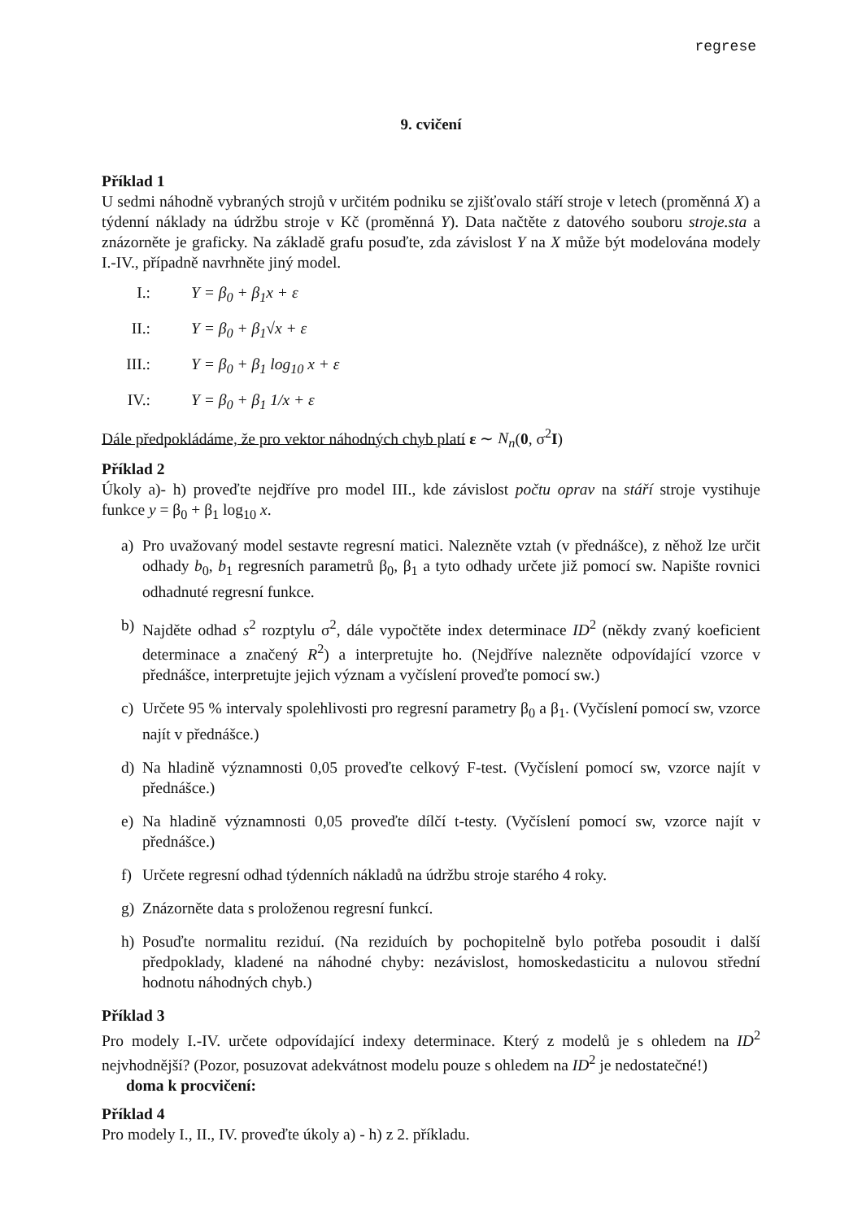regrese
9. cvičení
Příklad 1
U sedmi náhodně vybraných strojů v určitém podniku se zjišťovalo stáří stroje v letech (proměnná X) a týdenní náklady na údržbu stroje v Kč (proměnná Y). Data načtěte z datového souboru stroje.sta a znázorněte je graficky. Na základě grafu posuďte, zda závislost Y na X může být modelována modely I.-IV., případně navrhněte jiný model.
I.: Y = β<sub>0</sub> + β<sub>1</sub>x + ε
II.: Y = β<sub>0</sub> + β<sub>1</sub>√x + ε
III.: Y = β<sub>0</sub> + β<sub>1</sub> log<sub>10</sub> x + ε
IV.: Y = β<sub>0</sub> + β<sub>1</sub> 1/x + ε
Dále předpokládáme, že pro vektor náhodných chyb platí ε ∼ N<sub>n</sub>(0, σ<sup>2</sup>I)
Příklad 2
Úkoly a)- h) proveďte nejdříve pro model III., kde závislost počtu oprav na stáří stroje vystihuje funkce y = β<sub>0</sub> + β<sub>1</sub> log<sub>10</sub> x.
a) Pro uvažovaný model sestavte regresní matici. Nalezněte vztah (v přednášce), z něhož lze určit odhady b<sub>0</sub>, b<sub>1</sub> regresních parametrů β<sub>0</sub>, β<sub>1</sub> a tyto odhady určete již pomocí sw. Napište rovnici odhadnuté regresní funkce.
b) Najděte odhad s<sup>2</sup> rozptylu σ<sup>2</sup>, dále vypočtěte index determinace ID<sup>2</sup> (někdy zvaný koeficient determinace a značený R<sup>2</sup>) a interpretujte ho. (Nejdříve nalezněte odpovídající vzorce v přednášce, interpretujte jejich význam a vyčíslení proveďte pomocí sw.)
c) Určete 95 % intervaly spolehlivosti pro regresní parametry β<sub>0</sub> a β<sub>1</sub>. (Vyčíslení pomocí sw, vzorce najít v přednášce.)
d) Na hladině významnosti 0,05 proveďte celkový F-test. (Vyčíslení pomocí sw, vzorce najít v přednášce.)
e) Na hladině významnosti 0,05 proveďte dílčí t-testy. (Vyčíslení pomocí sw, vzorce najít v přednášce.)
f) Určete regresní odhad týdenních nákladů na údržbu stroje starého 4 roky.
g) Znázorněte data s proloženou regresní funkcí.
h) Posuďte normalitu reziduí. (Na reziduích by pochopitelně bylo potřeba posoudit i další předpoklady, kladené na náhodné chyby: nezávislost, homoskedasticitu a nulovou střední hodnotu náhodných chyb.)
Příklad 3
Pro modely I.-IV. určete odpovídající indexy determinace. Který z modelů je s ohledem na ID<sup>2</sup> nejvhodnější? (Pozor, posuzovat adekvátnost modelu pouze s ohledem na ID<sup>2</sup> je nedostatečné!)
doma k procvičení:
Příklad 4
Pro modely I., II., IV. proveďte úkoly a) - h) z 2. příkladu.